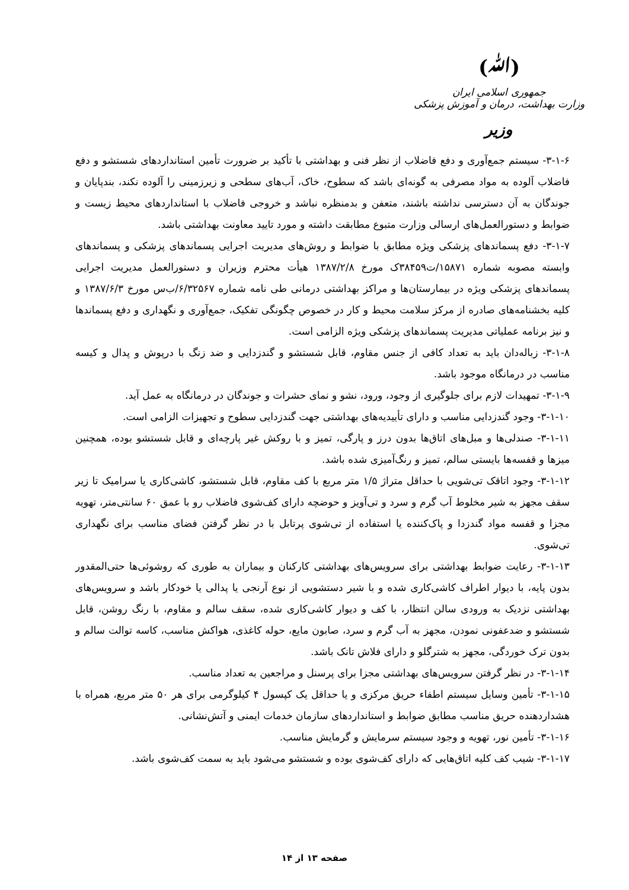(ﷲ)
جمهوری اسلامی ایران
وزارت بهداشت، درمان و آموزش پزشکی
وزیر
۳-۱-۶- سیستم جمع‌آوری و دفع فاضلاب از نظر فنی و بهداشتی با تأکید بر ضرورت تأمین استانداردهای شستشو و دفع فاضلاب آلوده به مواد مصرفی به گونه‌ای باشد که سطوح، خاک، آب‌های سطحی و زیرزمینی را آلوده نکند، بندپایان و جوندگان به آن دسترسی نداشته باشند، متعفن و بدمنظره نباشد و خروجی فاضلاب با استانداردهای محیط زیست و ضوابط و دستورالعمل‌های ارسالی وزارت متبوع مطابقت داشته و مورد تایید معاونت بهداشتی باشد.
۳-۱-۷- دفع پسماندهای پزشکی ویژه مطابق با ضوابط و روش‌های مدیریت اجرایی پسماندهای پزشکی و پسماندهای وابسته مصوبه شماره ۱۵۸۷۱/ت۳۸۴۵۹ک مورخ ۱۳۸۷/۲/۸ هیأت محترم وزیران و دستورالعمل مدیریت اجرایی پسماندهای پزشکی ویژه در بیمارستان‌ها و مراکز بهداشتی درمانی طی نامه شماره ۶/۳۲۵۶۷/ب‌س مورخ ۱۳۸۷/۶/۳ و کلیه بخشنامه‌های صادره از مرکز سلامت محیط و کار در خصوص چگونگی تفکیک، جمع‌آوری و نگهداری و دفع پسماندها و نیز برنامه عملیاتی مدیریت پسماندهای پزشکی ویژه الزامی است.
۳-۱-۸- زباله‌دان باید به تعداد کافی از جنس مقاوم، قابل شستشو و گندزدایی و ضد زنگ با درپوش و پدال و کیسه مناسب در درمانگاه موجود باشد.
۳-۱-۹- تمهیدات لازم برای جلوگیری از وجود، ورود، نشو و نمای حشرات و جوندگان در درمانگاه به عمل آید.
۳-۱-۱۰- وجود گندزدایی مناسب و دارای تأییدیه‌های بهداشتی جهت گندزدایی سطوح و تجهیزات الزامی است.
۳-۱-۱۱- صندلی‌ها و مبل‌های اتاق‌ها بدون درز و پارگی، تمیز و با روکش غیر پارچه‌ای و قابل شستشو بوده، همچنین میزها و قفسه‌ها بایستی سالم، تمیز و رنگ‌آمیزی شده باشد.
۳-۱-۱۲- وجود اتاقک تی‌شویی با حداقل متراژ ۱/۵ متر مربع با کف مقاوم، قابل شستشو، کاشی‌کاری یا سرامیک تا زیر سقف مجهز به شیر مخلوط آب گرم و سرد و تی‌آویز و حوضچه دارای کف‌شوی فاضلاب رو با عمق ۶۰ سانتی‌متر، تهویه مجزا و قفسه مواد گندزدا و پاک‌کننده یا استفاده از تی‌شوی پرتابل با در نظر گرفتن فضای مناسب برای نگهداری تی‌شوی.
۳-۱-۱۳- رعایت ضوابط بهداشتی برای سرویس‌های بهداشتی کارکنان و بیماران به طوری که روشوئی‌ها حتی‌المقدور بدون پایه، با دیوار اطراف کاشی‌کاری شده و با شیر دستشویی از نوع آرنجی یا پدالی یا خودکار باشد و سرویس‌های بهداشتی نزدیک به ورودی سالن انتظار، با کف و دیوار کاشی‌کاری شده، سقف سالم و مقاوم، با رنگ روشن، قابل شستشو و ضدعفونی نمودن، مجهز به آب گرم و سرد، صابون مایع، حوله کاغذی، هواکش مناسب، کاسه توالت سالم و بدون ترک خوردگی، مجهز به شترگلو و دارای فلاش تانک باشد.
۳-۱-۱۴- در نظر گرفتن سرویس‌های بهداشتی مجزا برای پرسنل و مراجعین به تعداد مناسب.
۳-۱-۱۵- تأمین وسایل سیستم اطفاء حریق مرکزی و یا حداقل یک کپسول ۴ کیلوگرمی برای هر ۵۰ متر مربع، همراه با هشداردهنده حریق مناسب مطابق ضوابط و استانداردهای سازمان خدمات ایمنی و آتش‌نشانی.
۳-۱-۱۶- تأمین نور، تهویه و وجود سیستم سرمایش و گرمایش مناسب.
۳-۱-۱۷- شیب کف کلیه اتاق‌هایی که دارای کف‌شوی بوده و شستشو می‌شود باید به سمت کف‌شوی باشد.
صفحه ۱۳ از ۱۴